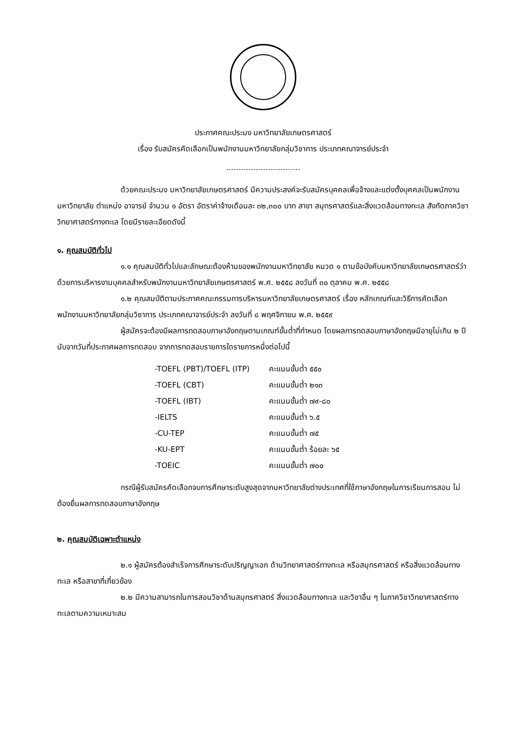ประกาศคณะประมง มหาวิทยาลัยเกษตรศาสตร์
เรื่อง รับสมัครคัดเลือกเป็นพนักงานมหาวิทยาลัยกลุ่มวิชาการ ประเภทคณาจารย์ประจำ
ด้วยคณะประมง มหาวิทยาลัยเกษตรศาสตร์ มีความประสงค์จะรับสมัครบุคคลเพื่อจ้างและแต่งตั้งบุคคลเป็นพนักงานมหาวิทยาลัย ตำแหน่ง อาจารย์ จำนวน ๑ อัตรา อัตราค่าจ้างเดือนละ ๓๒,๓๐๐ บาท สาขา สมุทรศาสตร์และสิ่งแวดล้อมทางทะเล สังกัดภาควิชาวิทยาศาสตร์ทางทะเล โดยมีรายละเอียดดังนี้
๑. คุณสมบัติทั่วไป
๑.๑ คุณสมบัติทั่วไปและลักษณะต้องห้ามของพนักงานมหาวิทยาลัย หมวด ๑ ตามข้อบังคับมหาวิทยาลัยเกษตรศาสตร์ว่าด้วยการบริหารงานบุคคลสำหรับพนักงานมหาวิทยาลัยเกษตรศาสตร์ พ.ศ. ๒๕๕๘ ลงวันที่ ๓๐ ตุลาคม พ.ศ. ๒๕๕๘
๑.๒ คุณสมบัติตามประกาศคณะกรรมการบริหารมหาวิทยาลัยเกษตรศาสตร์ เรื่อง หลักเกณฑ์และวิธีการคัดเลือกพนักงานมหาวิทยาลัยกลุ่มวิชาการ ประเภทคณาจารย์ประจำ ลงวันที่ ๘ พฤศจิกายน พ.ศ. ๒๕๕๙
ผู้สมัครจะต้องมีผลการทดสอบภาษาอังกฤษตามเกณฑ์ขั้นต่ำที่กำหนด โดยผลการทดสอบภาษาอังกฤษมีอายุไม่เกิน ๒ ปี นับจากวันที่ประกาศผลการทดสอบ จากการทดสอบรายการใดรายการหนึ่งต่อไปนี้
| -TOEFL (PBT)/TOEFL (ITP) | คะแนนขั้นต่ำ ๕๕๐ |
| -TOEFL (CBT) | คะแนนขั้นต่ำ ๒๑๓ |
| -TOEFL (IBT) | คะแนนขั้นต่ำ ๗๙-๘๐ |
| -IELTS | คะแนนขั้นต่ำ ๖.๕ |
| -CU-TEP | คะแนนขั้นต่ำ ๗๕ |
| -KU-EPT | คะแนนขั้นต่ำ ร้อยละ ๖๕ |
| -TOEIC | คะแนนขั้นต่ำ ๗๐๐ |
กรณีผู้รับสมัครคัดเลือกจบการศึกษาระดับสูงสุดจากมหาวิทยาลัยต่างประเทศที่ใช้ภาษาอังกฤษในการเรียนการสอน ไม่ต้องยื่นผลการทดสอบภาษาอังกฤษ
๒. คุณสมบัติเฉพาะตำแหน่ง
๒.๑ ผู้สมัครต้องสำเร็จการศึกษาระดับปริญญาเอก ด้านวิทยาศาสตร์ทางทะเล หรือสมุทรศาสตร์ หรือสิ่งแวดล้อมทางทะเล หรือสาขาที่เกี่ยวข้อง
๒.๒ มีความสามารถในการสอนวิชาด้านสมุทรศาสตร์ สิ่งแวดล้อมทางทะเล และวิชาอื่น ๆ ในภาควิชาวิทยาศาสตร์ทางทะเลตามความเหมาะสม